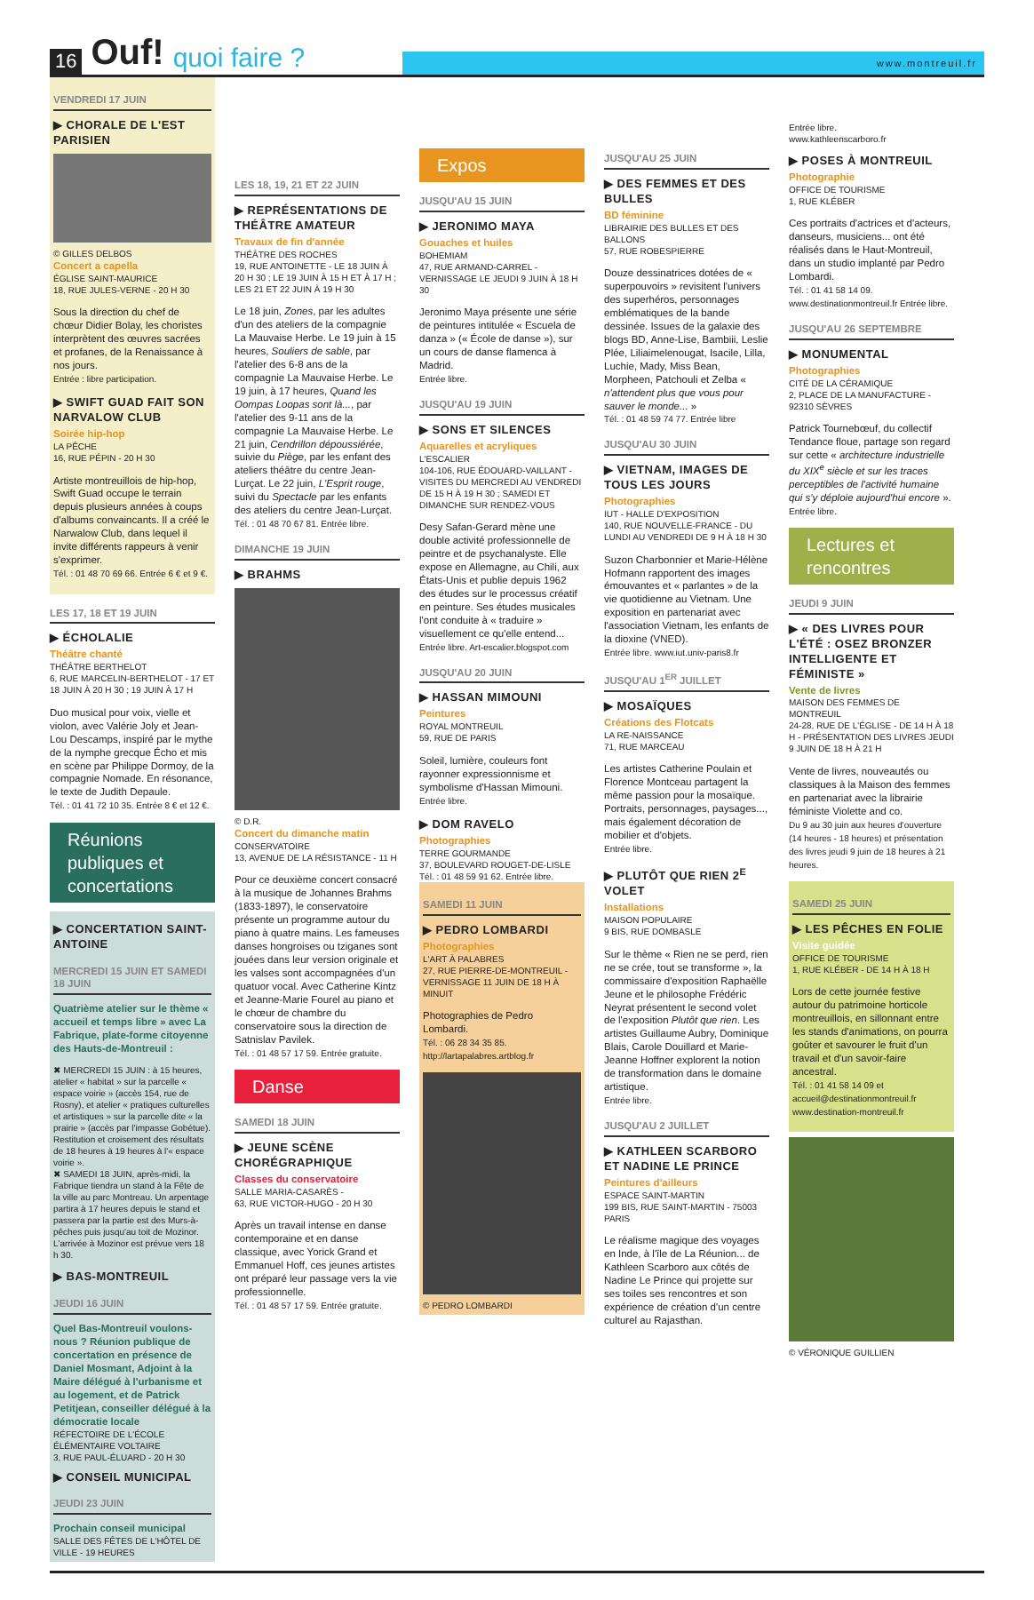16 Ouf! quoi faire ?
www.montreuil.fr
VENDREDI 17 JUIN
▶ CHORALE DE L'EST PARISIEN
© GILLES DELBOS
Concert a capella
ÉGLISE SAINT-MAURICE
18, RUE JULES-VERNE - 20 H 30
Sous la direction du chef de chœur Didier Bolay, les choristes interprètent des œuvres sacrées et profanes, de la Renaissance à nos jours.
Entrée : libre participation.
▶ SWIFT GUAD FAIT SON NARVALOW CLUB
Soirée hip-hop
LA PÊCHE
16, RUE PÉPIN - 20 H 30
Artiste montreuillois de hip-hop, Swift Guad occupe le terrain depuis plusieurs années à coups d'albums convaincants. Il a créé le Narwalow Club, dans lequel il invite différents rappeurs à venir s'exprimer.
Tél. : 01 48 70 69 66. Entrée 6 € et 9 €.
LES 17, 18 ET 19 JUIN
▶ ÉCHOLALIE
Théâtre chanté
THÉÂTRE BERTHELOT
6, RUE MARCELIN-BERTHELOT - 17 ET 18 JUIN À 20 H 30 ; 19 JUIN À 17 H
Duo musical pour voix, vielle et violon, avec Valérie Joly et Jean-Lou Descamps, inspiré par le mythe de la nymphe grecque Écho et mis en scène par Philippe Dormoy, de la compagnie Nomade. En résonance, le texte de Judith Depaule.
Tél. : 01 41 72 10 35. Entrée 8 € et 12 €.
Réunions publiques et concertations
▶ CONCERTATION SAINT-ANTOINE
MERCREDI 15 JUIN ET SAMEDI 18 JUIN
Quatrième atelier sur le thème « accueil et temps libre » avec La Fabrique, plate-forme citoyenne des Hauts-de-Montreuil :
✖ MERCREDI 15 JUIN : à 15 heures, atelier « habitat » sur la parcelle « espace voirie » (accès 154, rue de Rosny), et atelier « pratiques culturelles et artistiques » sur la parcelle dite « la prairie » (accès par l'impasse Gobétue). Restitution et croisement des résultats de 18 heures à 19 heures à l'« espace voirie ».
✖ SAMEDI 18 JUIN, après-midi, la Fabrique tiendra un stand à la Fête de la ville au parc Montreau. Un arpentage partira à 17 heures depuis le stand et passera par la partie est des Murs-à-pêches puis jusqu'au toit de Mozinor. L'arrivée à Mozinor est prévue vers 18 h 30.
▶ BAS-MONTREUIL
JEUDI 16 JUIN
Quel Bas-Montreuil voulons-nous ? Réunion publique de concertation en présence de Daniel Mosmant, Adjoint à la Maire délégué à l'urbanisme et au logement, et de Patrick Petitjean, conseiller délégué à la démocratie locale
RÉFECTOIRE DE L'ÉCOLE ÉLÉMENTAIRE VOLTAIRE
3, RUE PAUL-ÉLUARD - 20 H 30
▶ CONSEIL MUNICIPAL
JEUDI 23 JUIN
Prochain conseil municipal
SALLE DES FÊTES DE L'HÔTEL DE VILLE - 19 HEURES
LES 18, 19, 21 ET 22 JUIN
▶ REPRÉSENTATIONS DE THÉÂTRE AMATEUR
Travaux de fin d'année
THÉÂTRE DES ROCHES
19, RUE ANTOINETTE - LE 18 JUIN À 20 H 30 ; LE 19 JUIN À 15 H ET À 17 H ; LES 21 ET 22 JUIN À 19 H 30
Le 18 juin, Zones, par les adultes d'un des ateliers de la compagnie La Mauvaise Herbe. Le 19 juin à 15 heures, Souliers de sable, par l'atelier des 6-8 ans de la compagnie La Mauvaise Herbe. Le 19 juin, à 17 heures, Quand les Oompas Loopas sont là..., par l'atelier des 9-11 ans de la compagnie La Mauvaise Herbe. Le 21 juin, Cendrillon dépoussiérée, suivie du Piège, par les enfant des ateliers théâtre du centre Jean-Lurçat. Le 22 juin, L'Esprit rouge, suivi du Spectacle par les enfants des ateliers du centre Jean-Lurçat.
Tél. : 01 48 70 67 81. Entrée libre.
DIMANCHE 19 JUIN
▶ BRAHMS
© D.R.
Concert du dimanche matin
CONSERVATOIRE
13, AVENUE DE LA RÉSISTANCE - 11 H
Pour ce deuxième concert consacré à la musique de Johannes Brahms (1833-1897), le conservatoire présente un programme autour du piano à quatre mains. Les fameuses danses hongroises ou tziganes sont jouées dans leur version originale et les valses sont accompagnées d'un quatuor vocal. Avec Catherine Kintz et Jeanne-Marie Fourel au piano et le chœur de chambre du conservatoire sous la direction de Satnislav Pavilek.
Tél. : 01 48 57 17 59. Entrée gratuite.
Danse
SAMEDI 18 JUIN
▶ JEUNE SCÈNE CHORÉGRAPHIQUE
Classes du conservatoire
SALLE MARIA-CASARÈS -
63, RUE VICTOR-HUGO - 20 H 30
Après un travail intense en danse contemporaine et en danse classique, avec Yorick Grand et Emmanuel Hoff, ces jeunes artistes ont préparé leur passage vers la vie professionnelle.
Tél. : 01 48 57 17 59. Entrée gratuite.
Expos
JUSQU'AU 15 JUIN
▶ JERONIMO MAYA
Gouaches et huiles
BOHEMIAM
47, RUE ARMAND-CARREL - VERNISSAGE LE JEUDI 9 JUIN À 18 H 30
Jeronimo Maya présente une série de peintures intitulée « Escuela de danza » (« École de danse »), sur un cours de danse flamenca à Madrid.
Entrée libre.
JUSQU'AU 19 JUIN
▶ SONS ET SILENCES
Aquarelles et acryliques
L'ESCALIER
104-106, RUE ÉDOUARD-VAILLANT - VISITES DU MERCREDI AU VENDREDI DE 15 H À 19 H 30 ; SAMEDI ET DIMANCHE SUR RENDEZ-VOUS
Desy Safan-Gerard mène une double activité professionnelle de peintre et de psychanalyste. Elle expose en Allemagne, au Chili, aux États-Unis et publie depuis 1962 des études sur le processus créatif en peinture. Ses études musicales l'ont conduite à « traduire » visuellement ce qu'elle entend...
Entrée libre. Art-escalier.blogspot.com
JUSQU'AU 20 JUIN
▶ HASSAN MIMOUNI
Peintures
ROYAL MONTREUIL
59, RUE DE PARIS
Soleil, lumière, couleurs font rayonner expressionnisme et symbolisme d'Hassan Mimouni.
Entrée libre.
▶ DOM RAVELO
Photographies
TERRE GOURMANDE
37, BOULEVARD ROUGET-DE-LISLE
Tél. : 01 48 59 91 62. Entrée libre.
SAMEDI 11 JUIN
▶ PEDRO LOMBARDI
Photographies
L'ART À PALABRES
27, RUE PIERRE-DE-MONTREUIL - VERNISSAGE 11 JUIN DE 18 H À MINUIT
Photographies de Pedro Lombardi.
Tél. : 06 28 34 35 85.
http://lartapalabres.artblog.fr
© PEDRO LOMBARDI
JUSQU'AU 25 JUIN
▶ DES FEMMES ET DES BULLES
BD féminine
LIBRAIRIE DES BULLES ET DES BALLONS
57, RUE ROBESPIERRE
Douze dessinatrices dotées de « superpouvoirs » revisitent l'univers des superhéros, personnages emblématiques de la bande dessinée. Issues de la galaxie des blogs BD, Anne-Lise, Bambiii, Leslie Plée, Liliaimelenougat, Isacile, Lilla, Luchie, Mady, Miss Bean, Morpheen, Patchouli et Zelba « n'attendent plus que vous pour sauver le monde... »
Tél. : 01 48 59 74 77. Entrée libre
JUSQU'AU 30 JUIN
▶ VIETNAM, IMAGES DE TOUS LES JOURS
Photographies
IUT - HALLE D'EXPOSITION
140, RUE NOUVELLE-FRANCE - DU LUNDI AU VENDREDI DE 9 H À 18 H 30
Suzon Charbonnier et Marie-Hélène Hofmann rapportent des images émouvantes et « parlantes » de la vie quotidienne au Vietnam. Une exposition en partenariat avec l'association Vietnam, les enfants de la dioxine (VNED).
Entrée libre. www.iut.univ-paris8.fr
JUSQU'AU 1<sup>ER</sup> JUILLET
▶ MOSAÏQUES
Créations des Flotcats
LA RE-NAISSANCE
71, RUE MARCEAU
Les artistes Catherine Poulain et Florence Montceau partagent la même passion pour la mosaïque. Portraits, personnages, paysages..., mais également décoration de mobilier et d'objets.
Entrée libre.
▶ PLUTÔT QUE RIEN 2<sup>E</sup> VOLET
Installations
MAISON POPULAIRE
9 BIS, RUE DOMBASLE
Sur le thème « Rien ne se perd, rien ne se crée, tout se transforme », la commissaire d'exposition Raphaëlle Jeune et le philosophe Frédéric Neyrat présentent le second volet de l'exposition Plutôt que rien. Les artistes Guillaume Aubry, Dominique Blais, Carole Douillard et Marie-Jeanne Hoffner explorent la notion de transformation dans le domaine artistique.
Entrée libre.
JUSQU'AU 2 JUILLET
▶ KATHLEEN SCARBORO ET NADINE LE PRINCE
Peintures d'ailleurs
ESPACE SAINT-MARTIN
199 BIS, RUE SAINT-MARTIN - 75003 PARIS
Le réalisme magique des voyages en Inde, à l'île de La Réunion... de Kathleen Scarboro aux côtés de Nadine Le Prince qui projette sur ses toiles ses rencontres et son expérience de création d'un centre culturel au Rajasthan.
Entrée libre.
www.kathleenscarboro.fr
▶ POSES À MONTREUIL
Photographie
OFFICE DE TOURISME
1, RUE KLÉBER
Ces portraits d'actrices et d'acteurs, danseurs, musiciens... ont été réalisés dans le Haut-Montreuil, dans un studio implanté par Pedro Lombardi.
Tél. : 01 41 58 14 09. www.destinationmontreuil.fr Entrée libre.
JUSQU'AU 26 SEPTEMBRE
▶ MONUMENTAL
Photographies
CITÉ DE LA CÉRAMIQUE
2, PLACE DE LA MANUFACTURE - 92310 SÈVRES
Patrick Tournebœuf, du collectif Tendance floue, partage son regard sur cette « architecture industrielle du XIX<sup>e</sup> siècle et sur les traces perceptibles de l'activité humaine qui s'y déploie aujourd'hui encore ».
Entrée libre.
Lectures et rencontres
JEUDI 9 JUIN
▶ « DES LIVRES POUR L'ÉTÉ : OSEZ BRONZER INTELLIGENTE ET FÉMINISTE »
Vente de livres
MAISON DES FEMMES DE MONTREUIL
24-28, RUE DE L'ÉGLISE - DE 14 H À 18 H - PRÉSENTATION DES LIVRES JEUDI 9 JUIN DE 18 H À 21 H
Vente de livres, nouveautés ou classiques à la Maison des femmes en partenariat avec la librairie féministe Violette and co.
Du 9 au 30 juin aux heures d'ouverture (14 heures - 18 heures) et présentation des livres jeudi 9 juin de 18 heures à 21 heures.
SAMEDI 25 JUIN
▶ LES PÊCHES EN FOLIE
Visite guidée
OFFICE DE TOURISME
1, RUE KLÉBER - DE 14 H À 18 H
Lors de cette journée festive autour du patrimoine horticole montreuillois, en sillonnant entre les stands d'animations, on pourra goûter et savourer le fruit d'un travail et d'un savoir-faire ancestral.
Tél. : 01 41 58 14 09 et accueil@destinationmontreuil.fr www.destination-montreuil.fr
© VÉRONIQUE GUILLIEN